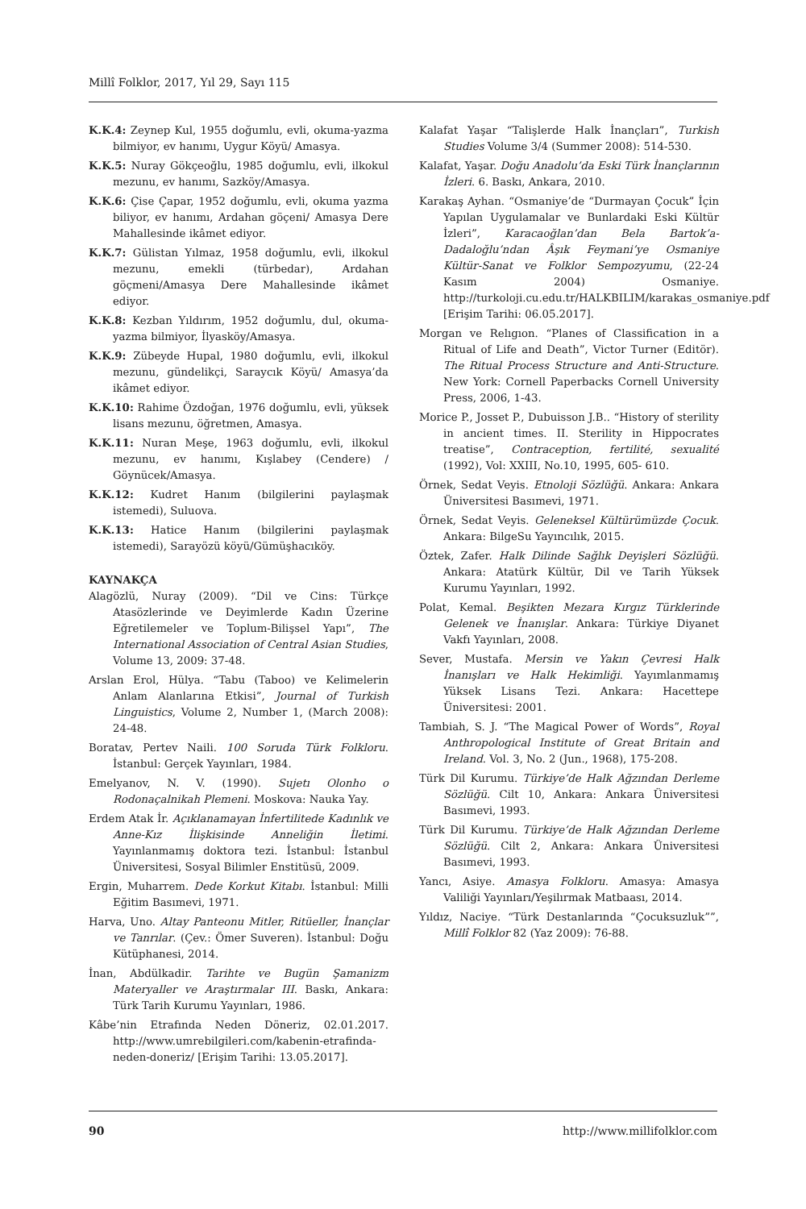Millî Folklor, 2017, Yıl 29, Sayı 115
K.K.4: Zeynep Kul, 1955 doğumlu, evli, okuma-yazma bilmiyor, ev hanımı, Uygur Köyü/ Amasya.
K.K.5: Nuray Gökçeoğlu, 1985 doğumlu, evli, ilkokul mezunu, ev hanımı, Sazköy/Amasya.
K.K.6: Çise Çapar, 1952 doğumlu, evli, okuma yazma biliyor, ev hanımı, Ardahan göçeni/ Amasya Dere Mahallesinde ikâmet ediyor.
K.K.7: Gülistan Yılmaz, 1958 doğumlu, evli, ilkokul mezunu, emekli (türbedar), Ardahan göçmeni/Amasya Dere Mahallesinde ikâmet ediyor.
K.K.8: Kezban Yıldırım, 1952 doğumlu, dul, okuma-yazma bilmiyor, İlyasköy/Amasya.
K.K.9: Zübeyde Hupal, 1980 doğumlu, evli, ilkokul mezunu, gündelikçi, Saraycık Köyü/ Amasya’da ikâmet ediyor.
K.K.10: Rahime Özdoğan, 1976 doğumlu, evli, yüksek lisans mezunu, öğretmen, Amasya.
K.K.11: Nuran Meşe, 1963 doğumlu, evli, ilkokul mezunu, ev hanımı, Kışlabey (Cendere) / Göynücek/Amasya.
K.K.12: Kudret Hanım (bilgilerini paylaşmak istemedi), Suluova.
K.K.13: Hatice Hanım (bilgilerini paylaşmak istemedi), Sarayözü köyü/Gümüşhacıköy.
KAYNAKÇA
Alagözlü, Nuray (2009). “Dil ve Cins: Türkçe Atasözlerinde ve Deyimlerde Kadın Üzerine Eğretilemeler ve Toplum-Bilişsel Yapı”, The International Association of Central Asian Studies, Volume 13, 2009: 37-48.
Arslan Erol, Hülya. “Tabu (Taboo) ve Kelimelerin Anlam Alanlarına Etkisi”, Journal of Turkish Linguistics, Volume 2, Number 1, (March 2008): 24-48.
Boratav, Pertev Naili. 100 Soruda Türk Folkloru. İstanbul: Gerçek Yayınları, 1984.
Emelyanov, N. V. (1990). Sujetı Olonho o Rodonaçalnikah Plemeni. Moskova: Nauka Yay.
Erdem Atak İr. Açıklanamayan İnfertilitede Kadınlık ve Anne-Kız İlişkisinde Anneliğin İletimi. Yayınlanmamış doktora tezi. İstanbul: İstanbul Üniversitesi, Sosyal Bilimler Enstitüsü, 2009.
Ergin, Muharrem. Dede Korkut Kitabı. İstanbul: Milli Eğitim Basımevi, 1971.
Harva, Uno. Altay Panteonu Mitler, Ritüeller, İnançlar ve Tanrılar. (Çev.: Ömer Suveren). İstanbul: Doğu Kütüphanesi, 2014.
İnan, Abdülkadir. Tarihte ve Bugün Şamanizm Materyaller ve Araştırmalar III. Baskı, Ankara: Türk Tarih Kurumu Yayınları, 1986.
Kâbe’nin Etrafında Neden Döneriz, 02.01.2017. http://www.umrebilgileri.com/kabenin-etrafinda-neden-doneriz/ [Erişim Tarihi: 13.05.2017].
Kalafat Yaşar “Talişlerde Halk İnançları”, Turkish Studies Volume 3/4 (Summer 2008): 514-530.
Kalafat, Yaşar. Doğu Anadolu’da Eski Türk İnançlarının İzleri. 6. Baskı, Ankara, 2010.
Karakaş Ayhan. “Osmaniye’de “Durmayan Çocuk” İçin Yapılan Uygulamalar ve Bunlardaki Eski Kültür İzleri”, Karacaoğlan’dan Bela Bartok’a-Dadaloğlu’ndan Âşık Feymani’ye Osmaniye Kültür-Sanat ve Folklor Sempozyumu, (22-24 Kasım 2004) Osmaniye. http://turkoloji.cu.edu.tr/HALKBILIM/karakas_osmaniye.pdf [Erişim Tarihi: 06.05.2017].
Morgan ve Relıgıon. “Planes of Classification in a Ritual of Life and Death”, Victor Turner (Editör). The Ritual Process Structure and Anti-Structure. New York: Cornell Paperbacks Cornell University Press, 2006, 1-43.
Morice P., Josset P., Dubuisson J.B.. “History of sterility in ancient times. II. Sterility in Hippocrates treatise”, Contraception, fertilité, sexualité (1992), Vol: XXIII, No.10, 1995, 605- 610.
Örnek, Sedat Veyis. Etnoloji Sözlüğü. Ankara: Ankara Üniversitesi Basımevi, 1971.
Örnek, Sedat Veyis. Geleneksel Kültürümüzde Çocuk. Ankara: BilgeSu Yayıncılık, 2015.
Öztek, Zafer. Halk Dilinde Sağlık Deyişleri Sözlüğü. Ankara: Atatürk Kültür, Dil ve Tarih Yüksek Kurumu Yayınları, 1992.
Polat, Kemal. Beşikten Mezara Kırgız Türklerinde Gelenek ve İnanışlar. Ankara: Türkiye Diyanet Vakfı Yayınları, 2008.
Sever, Mustafa. Mersin ve Yakın Çevresi Halk İnanışları ve Halk Hekimliği. Yayımlanmamış Yüksek Lisans Tezi. Ankara: Hacettepe Üniversitesi: 2001.
Tambiah, S. J. “The Magical Power of Words”, Royal Anthropological Institute of Great Britain and Ireland. Vol. 3, No. 2 (Jun., 1968), 175-208.
Türk Dil Kurumu. Türkiye’de Halk Ağzından Derleme Sözlüğü. Cilt 10, Ankara: Ankara Üniversitesi Basımevi, 1993.
Türk Dil Kurumu. Türkiye’de Halk Ağzından Derleme Sözlüğü. Cilt 2, Ankara: Ankara Üniversitesi Basımevi, 1993.
Yancı, Asiye. Amasya Folkloru. Amasya: Amasya Valiliği Yayınları/Yeşilırmak Matbaası, 2014.
Yıldız, Naciye. “Türk Destanlarında “Çocuksuzluk””, Millî Folklor 82 (Yaz 2009): 76-88.
90 http://www.millifolklor.com